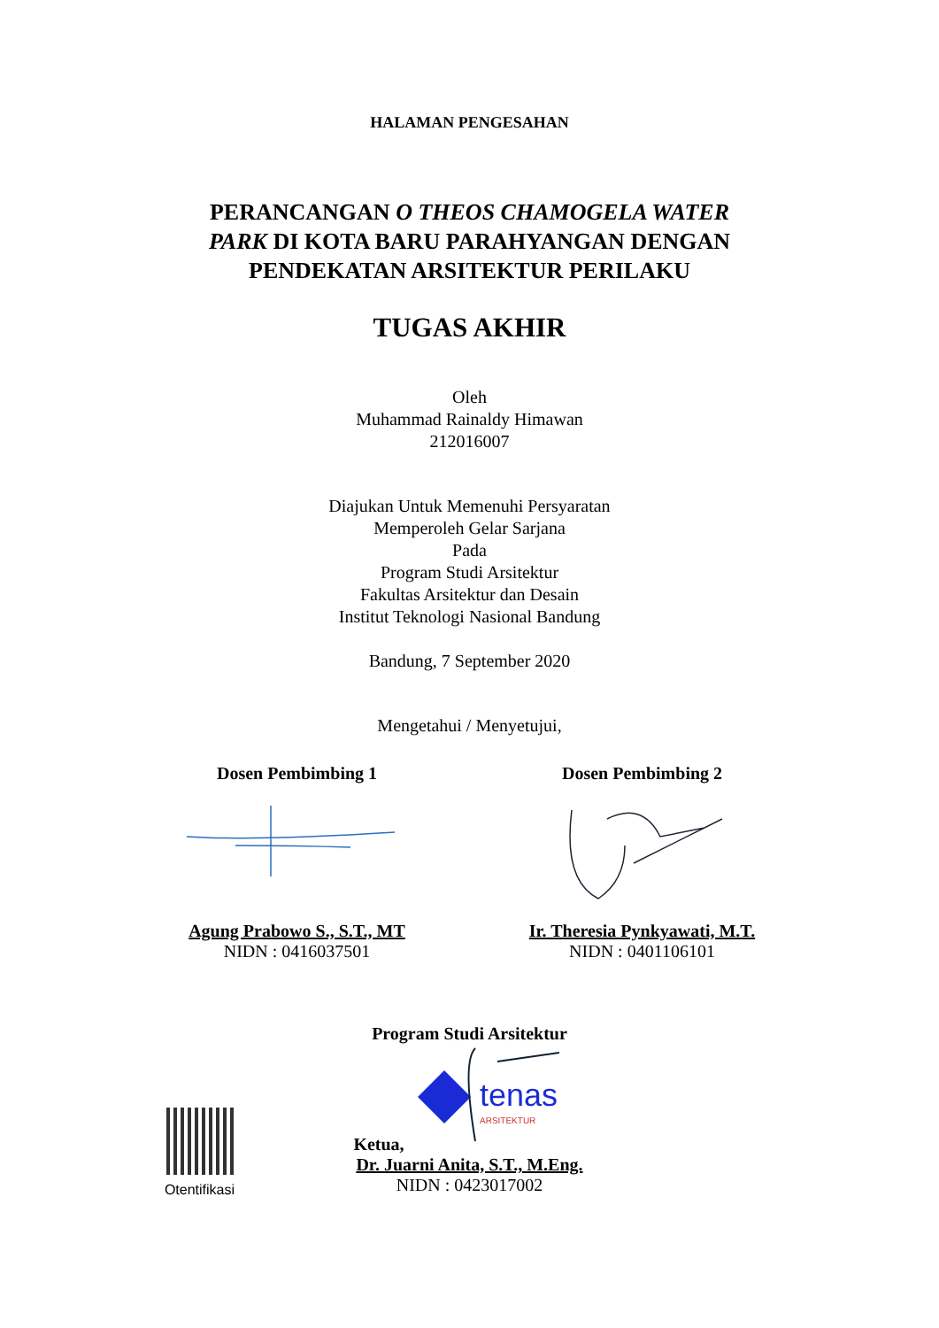HALAMAN PENGESAHAN
PERANCANGAN O THEOS CHAMOGELA WATER
PARK DI KOTA BARU PARAHYANGAN DENGAN
PENDEKATAN ARSITEKTUR PERILAKU
TUGAS AKHIR
Oleh
Muhammad Rainaldy Himawan
212016007
Diajukan Untuk Memenuhi Persyaratan
Memperoleh Gelar Sarjana
Pada
Program Studi Arsitektur
Fakultas Arsitektur dan Desain
Institut Teknologi Nasional Bandung
Bandung, 7 September 2020
Mengetahui / Menyetujui,
Dosen Pembimbing 1
Agung Prabowo S., S.T., MT
NIDN : 0416037501
Dosen Pembimbing 2
Ir. Theresia Pynkyawati, M.T.
NIDN : 0401106101
Otentifikasi
Program Studi Arsitektur
Ketua,
tenas
ARSITEKTUR
Dr. Juarni Anita, S.T., M.Eng.
NIDN : 0423017002